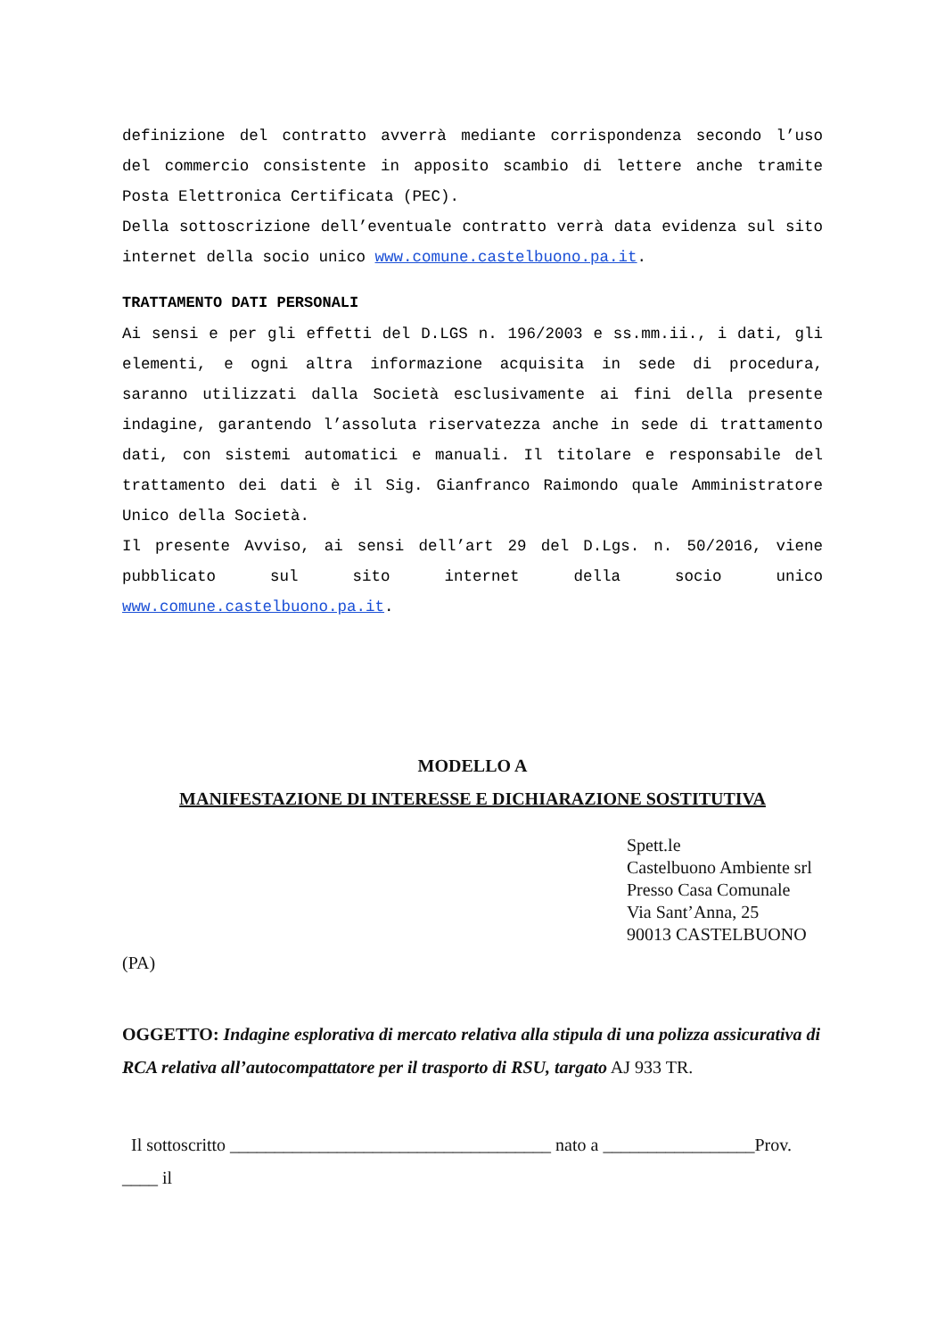definizione del contratto avverrà mediante corrispondenza secondo l’uso del commercio consistente in apposito scambio di lettere anche tramite Posta Elettronica Certificata (PEC).
Della sottoscrizione dell’eventuale contratto verrà data evidenza sul sito internet della socio unico www.comune.castelbuono.pa.it.
TRATTAMENTO DATI PERSONALI
Ai sensi e per gli effetti del D.LGS n. 196/2003 e ss.mm.ii., i dati, gli elementi, e ogni altra informazione acquisita in sede di procedura, saranno utilizzati dalla Società esclusivamente ai fini della presente indagine, garantendo l’assoluta riservatezza anche in sede di trattamento dati, con sistemi automatici e manuali. Il titolare e responsabile del trattamento dei dati è il Sig. Gianfranco Raimondo quale Amministratore Unico della Società.
Il presente Avviso, ai sensi dell’art 29 del D.Lgs. n. 50/2016, viene pubblicato sul sito internet della socio unico www.comune.castelbuono.pa.it.
MODELLO A
MANIFESTAZIONE DI INTERESSE E DICHIARAZIONE SOSTITUTIVA
Spett.le
Castelbuono Ambiente srl
Presso Casa Comunale
Via Sant’Anna, 25
90013 CASTELBUONO
(PA)
OGGETTO: Indagine esplorativa di mercato relativa alla stipula di una polizza assicurativa di RCA relativa all’autocompattatore per il trasporto di RSU, targato AJ 933 TR.
Il sottoscritto ____________________________________ nato a _________________Prov. ____ il